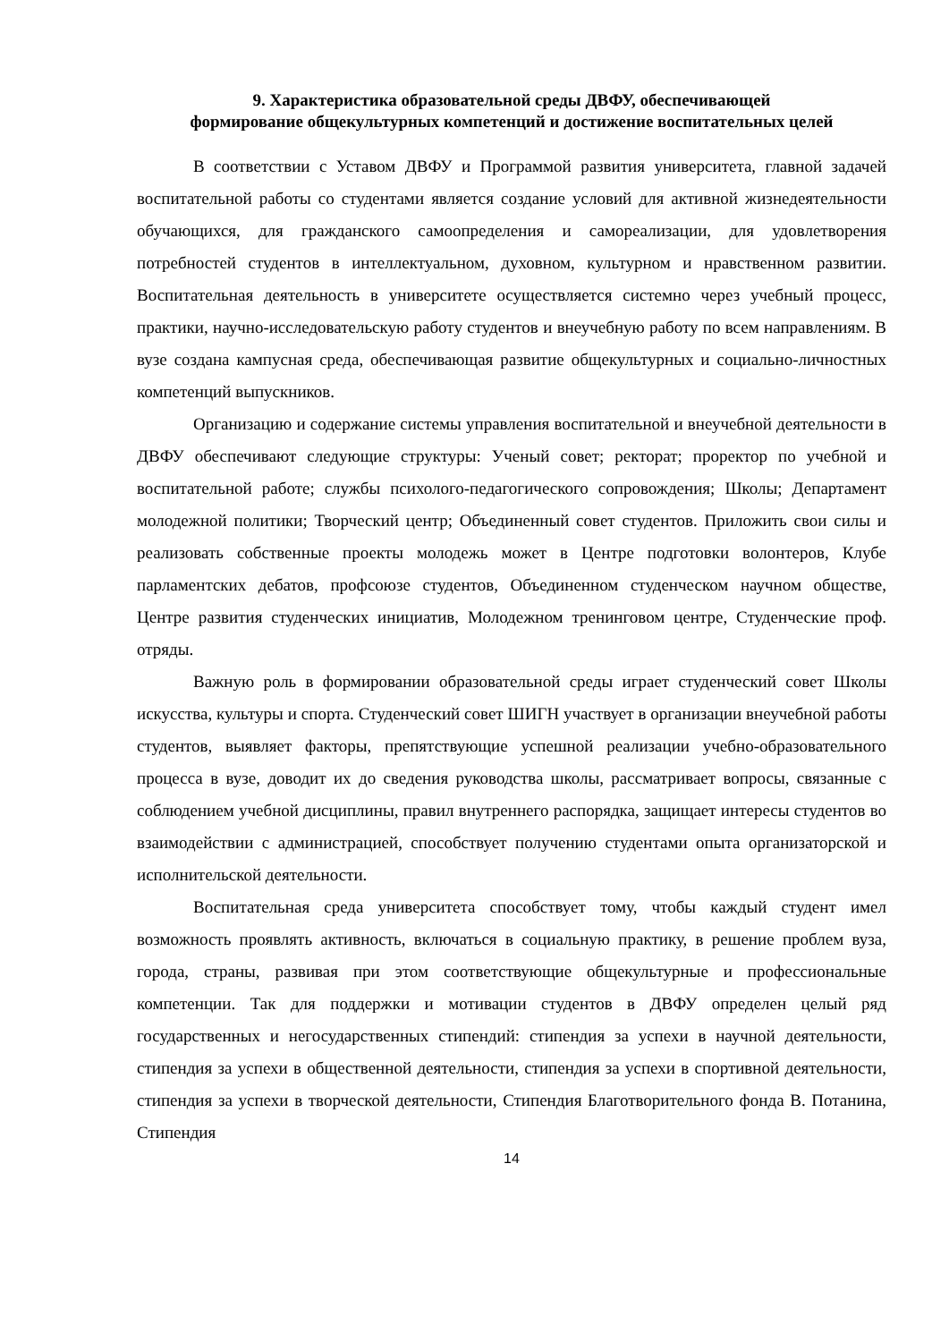9. Характеристика образовательной среды ДВФУ, обеспечивающей
формирование общекультурных компетенций и достижение воспитательных целей
В соответствии с Уставом ДВФУ и Программой развития университета, главной задачей воспитательной работы со студентами является создание условий для активной жизнедеятельности обучающихся, для гражданского самоопределения и самореализации, для удовлетворения потребностей студентов в интеллектуальном, духовном, культурном и нравственном развитии. Воспитательная деятельность в университете осуществляется системно через учебный процесс, практики, научно-исследовательскую работу студентов и внеучебную работу по всем направлениям. В вузе создана кампусная среда, обеспечивающая развитие общекультурных и социально-личностных компетенций выпускников.
Организацию и содержание системы управления воспитательной и внеучебной деятельности в ДВФУ обеспечивают следующие структуры: Ученый совет; ректорат; проректор по учебной и воспитательной работе; службы психолого-педагогического сопровождения; Школы; Департамент молодежной политики; Творческий центр; Объединенный совет студентов. Приложить свои силы и реализовать собственные проекты молодежь может в Центре подготовки волонтеров, Клубе парламентских дебатов, профсоюзе студентов, Объединенном студенческом научном обществе, Центре развития студенческих инициатив, Молодежном тренинговом центре, Студенческие проф. отряды.
Важную роль в формировании образовательной среды играет студенческий совет Школы искусства, культуры и спорта. Студенческий совет ШИГН участвует в организации внеучебной работы студентов, выявляет факторы, препятствующие успешной реализации учебно-образовательного процесса в вузе, доводит их до сведения руководства школы, рассматривает вопросы, связанные с соблюдением учебной дисциплины, правил внутреннего распорядка, защищает интересы студентов во взаимодействии с администрацией, способствует получению студентами опыта организаторской и исполнительской деятельности.
Воспитательная среда университета способствует тому, чтобы каждый студент имел возможность проявлять активность, включаться в социальную практику, в решение проблем вуза, города, страны, развивая при этом соответствующие общекультурные и профессиональные компетенции. Так для поддержки и мотивации студентов в ДВФУ определен целый ряд государственных и негосударственных стипендий: стипендия за успехи в научной деятельности, стипендия за успехи в общественной деятельности, стипендия за успехи в спортивной деятельности, стипендия за успехи в творческой деятельности, Стипендия Благотворительного фонда В. Потанина, Стипендия
14